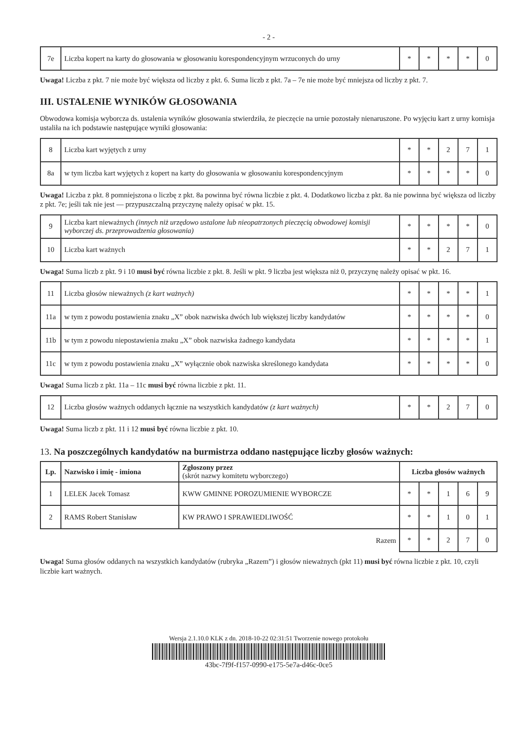- 2 -
| 7e | Liczba kopert na karty do głosowania w głosowaniu korespondencyjnym wrzuconych do urny | * | * | * | * | 0 |
Uwaga! Liczba z pkt. 7 nie może być większa od liczby z pkt. 6. Suma liczb z pkt. 7a – 7e nie może być mniejsza od liczby z pkt. 7.
III. USTALENIE WYNIKÓW GŁOSOWANIA
Obwodowa komisja wyborcza ds. ustalenia wyników głosowania stwierdziła, że pieczęcie na urnie pozostały nienaruszone. Po wyjęciu kart z urny komisja ustaliła na ich podstawie następujące wyniki głosowania:
| 8 | Liczba kart wyjętych z urny | * | * | 2 | 7 | 1 |
| 8a | w tym liczba kart wyjętych z kopert na karty do głosowania w głosowaniu korespondencyjnym | * | * | * | * | 0 |
Uwaga! Liczba z pkt. 8 pomniejszona o liczbę z pkt. 8a powinna być równa liczbie z pkt. 4. Dodatkowo liczba z pkt. 8a nie powinna być większa od liczby z pkt. 7e; jeśli tak nie jest — przypuszczalną przyczynę należy opisać w pkt. 15.
| 9 | Liczba kart nieważnych (innych niż urzędowo ustalone lub nieopatrzonych pieczęcią obwodowej komisji wyborczej ds. przeprowadzenia głosowania) | * | * | * | * | 0 |
| 10 | Liczba kart ważnych | * | * | 2 | 7 | 1 |
Uwaga! Suma liczb z pkt. 9 i 10 musi być równa liczbie z pkt. 8. Jeśli w pkt. 9 liczba jest większa niż 0, przyczynę należy opisać w pkt. 16.
| 11 | Liczba głosów nieważnych (z kart ważnych) | * | * | * | * | 1 |
| 11a | w tym z powodu postawienia znaku „X” obok nazwiska dwóch lub większej liczby kandydatów | * | * | * | * | 0 |
| 11b | w tym z powodu niepostawienia znaku „X” obok nazwiska żadnego kandydata | * | * | * | * | 1 |
| 11c | w tym z powodu postawienia znaku „X” wyłącznie obok nazwiska skreślonego kandydata | * | * | * | * | 0 |
Uwaga! Suma liczb z pkt. 11a – 11c musi być równa liczbie z pkt. 11.
| 12 | Liczba głosów ważnych oddanych łącznie na wszystkich kandydatów (z kart ważnych) | * | * | 2 | 7 | 0 |
Uwaga! Suma liczb z pkt. 11 i 12 musi być równa liczbie z pkt. 10.
13. Na poszczególnych kandydatów na burmistrza oddano następujące liczby głosów ważnych:
| Lp. | Nazwisko i imię - imiona | Zgłoszony przez (skrót nazwy komitetu wyborczego) | Liczba głosów ważnych | | | | |
| --- | --- | --- | --- | --- | --- | --- | --- |
| 1 | LELEK Jacek Tomasz | KWW GMINNE POROZUMIENIE WYBORCZE | * | * | 1 | 6 | 9 |
| 2 | RAMS Robert Stanisław | KW PRAWO I SPRAWIEDLIWOŚĆ | * | * | 1 | 0 | 1 |
| Razem | | | * | * | 2 | 7 | 0 |
Uwaga! Suma głosów oddanych na wszystkich kandydatów (rubryka „Razem”) i głosów nieważnych (pkt 11) musi być równa liczbie z pkt. 10, czyli liczbie kart ważnych.
Wersja 2.1.10.0 KLK z dn. 2018-10-22 02:31:51 Tworzenie nowego protokołu
43bc-7f9f-f157-0990-e175-5e7a-d46c-0ce5